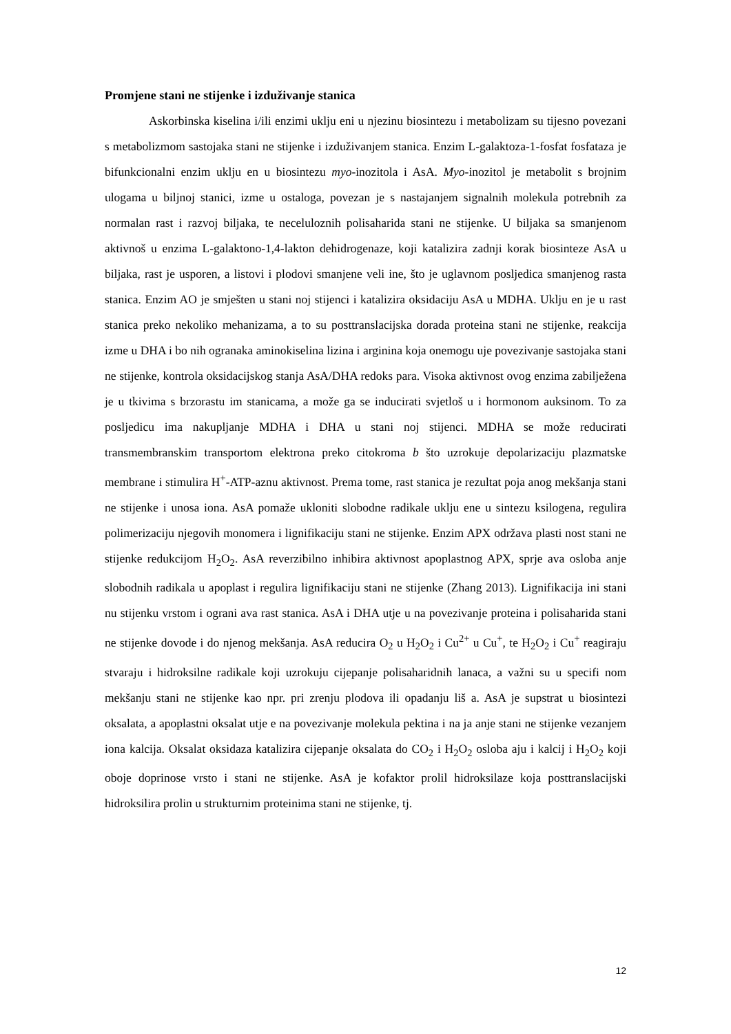Promjene stani ne stijenke i izduživanje stanica
Askorbinska kiselina i/ili enzimi uklju eni u njezinu biosintezu i metabolizam su tijesno povezani s metabolizmom sastojaka stani ne stijenke i izduživanjem stanica. Enzim L-galaktoza-1-fosfat fosfataza je bifunkcionalni enzim uklju en u biosintezu myo-inozitola i AsA. Myo-inozitol je metabolit s brojnim ulogama u biljnoj stanici, izme u ostaloga, povezan je s nastajanjem signalnih molekula potrebnih za normalan rast i razvoj biljaka, te neceluloznih polisaharida stani ne stijenke. U biljaka sa smanjenom aktivnoš u enzima L-galaktono-1,4-lakton dehidrogenaze, koji katalizira zadnji korak biosinteze AsA u biljaka, rast je usporen, a listovi i plodovi smanjene veli ine, što je uglavnom posljedica smanjenog rasta stanica. Enzim AO je smješten u stani noj stijenci i katalizira oksidaciju AsA u MDHA. Uklju en je u rast stanica preko nekoliko mehanizama, a to su posttranslacijska dorada proteina stani ne stijenke, reakcija izme u DHA i bo nih ogranaka aminokiselina lizina i arginina koja onemogu uje povezivanje sastojaka stani ne stijenke, kontrola oksidacijskog stanja AsA/DHA redoks para. Visoka aktivnost ovog enzima zabilježena je u tkivima s brzorastu im stanicama, a može ga se inducirati svjetloš u i hormonom auksinom. To za posljedicu ima nakupljanje MDHA i DHA u stani noj stijenci. MDHA se može reducirati transmembranskim transportom elektrona preko citokroma b što uzrokuje depolarizaciju plazmatske membrane i stimulira H<sup>+</sup>-ATP-aznu aktivnost. Prema tome, rast stanica je rezultat poja anog mekšanja stani ne stijenke i unosa iona. AsA pomaže ukloniti slobodne radikale uklju ene u sintezu ksilogena, regulira polimerizaciju njegovih monomera i lignifikaciju stani ne stijenke. Enzim APX održava plasti nost stani ne stijenke redukcijom H<sub>2</sub>O<sub>2</sub>. AsA reverzibilno inhibira aktivnost apoplastnog APX, sprje ava osloba anje slobodnih radikala u apoplast i regulira lignifikaciju stani ne stijenke (Zhang 2013). Lignifikacija ini stani nu stijenku vrstom i ograni ava rast stanica. AsA i DHA utje u na povezivanje proteina i polisaharida stani ne stijenke dovode i do njenog mekšanja. AsA reducira O<sub>2</sub> u H<sub>2</sub>O<sub>2</sub> i Cu<sup>2+</sup> u Cu<sup>+</sup>, te H<sub>2</sub>O<sub>2</sub> i Cu<sup>+</sup> reagiraju stvaraju i hidroksilne radikale koji uzrokuju cijepanje polisaharidnih lanaca, a važni su u specifi nom mekšanju stani ne stijenke kao npr. pri zrenju plodova ili opadanju liš a. AsA je supstrat u biosintezi oksalata, a apoplastni oksalat utje e na povezivanje molekula pektina i na ja anje stani ne stijenke vezanjem iona kalcija. Oksalat oksidaza katalizira cijepanje oksalata do CO<sub>2</sub> i H<sub>2</sub>O<sub>2</sub> osloba aju i kalcij i H<sub>2</sub>O<sub>2</sub> koji oboje doprinose vrsto i stani ne stijenke. AsA je kofaktor prolil hidroksilaze koja posttranslacijski hidroksilira prolin u strukturnim proteinima stani ne stijenke, tj.
12